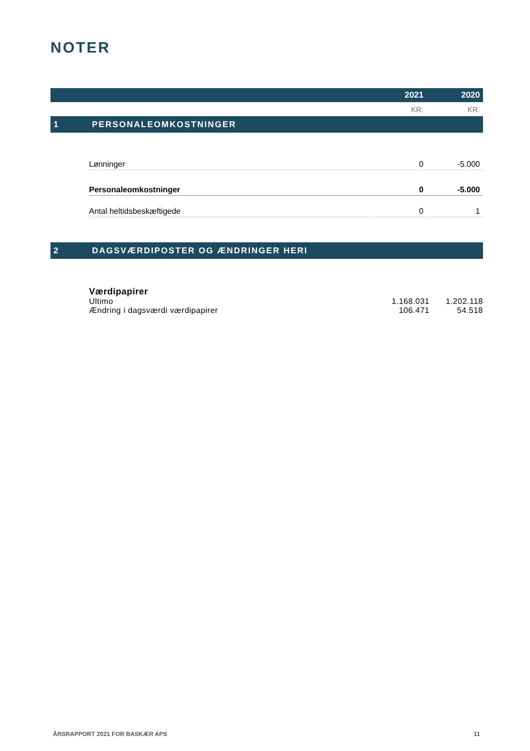NOTER
2021 2020
KR. KR.
1 PERSONALEOMKOSTNINGER
| Lønninger | 0 | -5.000 |
| Personaleomkostninger | 0 | -5.000 |
| Antal heltidsbeskæftigede | 0 | 1 |
2 DAGSVÆRDIPOSTER OG ÆNDRINGER HERI
| Værdipapirer | | |
| Ultimo | 1.168.031 | 1.202.118 |
| Ændring i dagsværdi værdipapirer | 106.471 | 54.518 |
ÅRSRAPPORT 2021 FOR BASKÆR APS 11